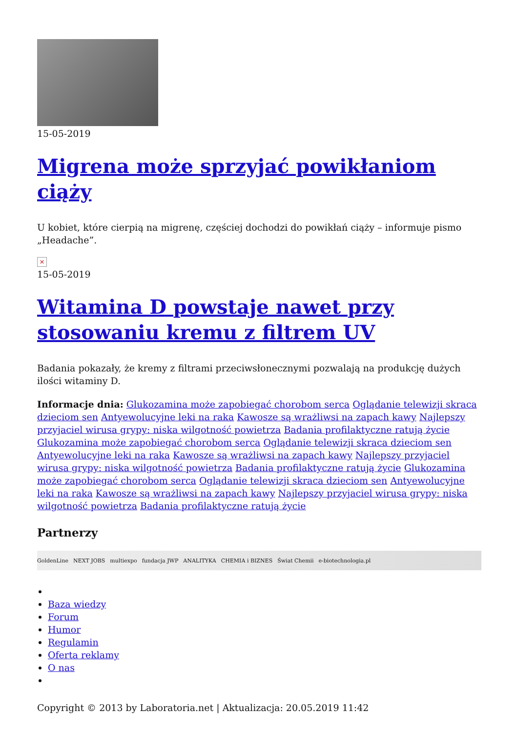15-05-2019
Migrena może sprzyjać powikłaniom ciąży
U kobiet, które cierpią na migrenę, częściej dochodzi do powikłań ciąży – informuje pismo „Headache”.
×
15-05-2019
Witamina D powstaje nawet przy stosowaniu kremu z filtrem UV
Badania pokazały, że kremy z filtrami przeciwsłonecznymi pozwalają na produkcję dużych ilości witaminy D.
Informacje dnia: Glukozamina może zapobiegać chorobom serca Oglądanie telewizji skraca dzieciom sen Antyewolucyjne leki na raka Kawosze są wrażliwsi na zapach kawy Najlepszy przyjaciel wirusa grypy: niska wilgotność powietrza Badania profilaktyczne ratują życie Glukozamina może zapobiegać chorobom serca Oglądanie telewizji skraca dzieciom sen Antyewolucyjne leki na raka Kawosze są wrażliwsi na zapach kawy Najlepszy przyjaciel wirusa grypy: niska wilgotność powietrza Badania profilaktyczne ratują życie Glukozamina może zapobiegać chorobom serca Oglądanie telewizji skraca dzieciom sen Antyewolucyjne leki na raka Kawosze są wrażliwsi na zapach kawy Najlepszy przyjaciel wirusa grypy: niska wilgotność powietrza Badania profilaktyczne ratują życie
Partnerzy
GoldenLine NEXT JOBS multiexpo fundacja JWP ANALITYKA CHEMIA i BIZNES Świat Chemii e-biotechnologia.pl
Baza wiedzy
Forum
Humor
Regulamin
Oferta reklamy
O nas
Copyright © 2013 by Laboratoria.net | Aktualizacja: 20.05.2019 11:42